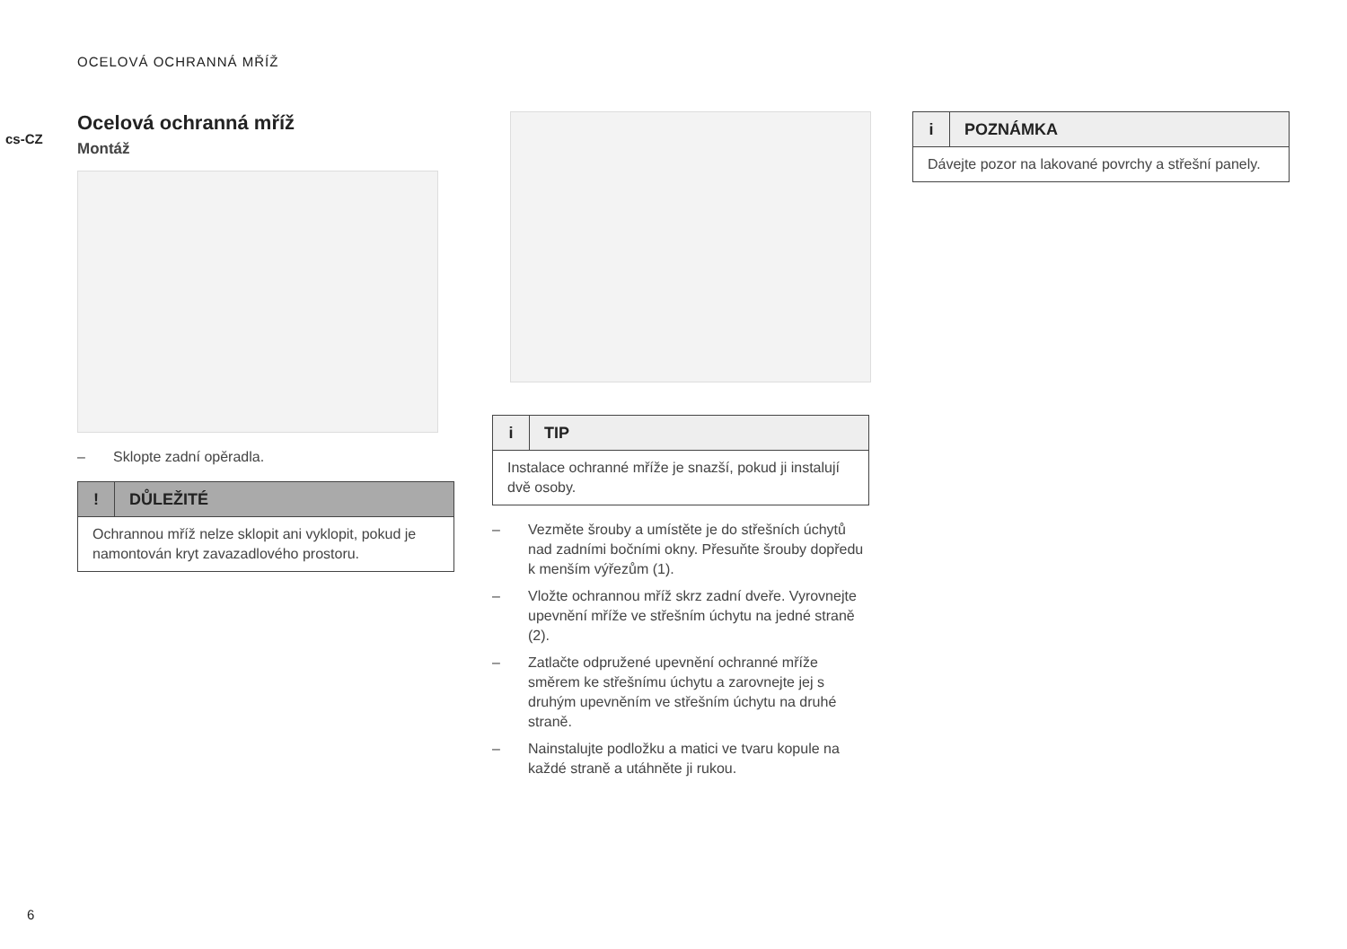OCELOVÁ OCHRANNÁ MŘÍŽ
cs-CZ
Ocelová ochranná mříž
Montáž
– Sklopte zadní opěradla.
! DŮLEŽITÉ
Ochrannou mříž nelze sklopit ani vyklopit, pokud je namontován kryt zavazadlového prostoru.
i TIP
Instalace ochranné mříže je snazší, pokud ji instalují dvě osoby.
– Vezměte šrouby a umístěte je do střešních úchytů nad zadními bočními okny. Přesuňte šrouby dopředu k menším výřezům (1).
– Vložte ochrannou mříž skrz zadní dveře. Vyrovnejte upevnění mříže ve střešním úchytu na jedné straně (2).
– Zatlačte odpružené upevnění ochranné mříže směrem ke střešnímu úchytu a zarovnejte jej s druhým upevněním ve střešním úchytu na druhé straně.
– Nainstalujte podložku a matici ve tvaru kopule na každé straně a utáhněte ji rukou.
i POZNÁMKA
Dávejte pozor na lakované povrchy a střešní panely.
6